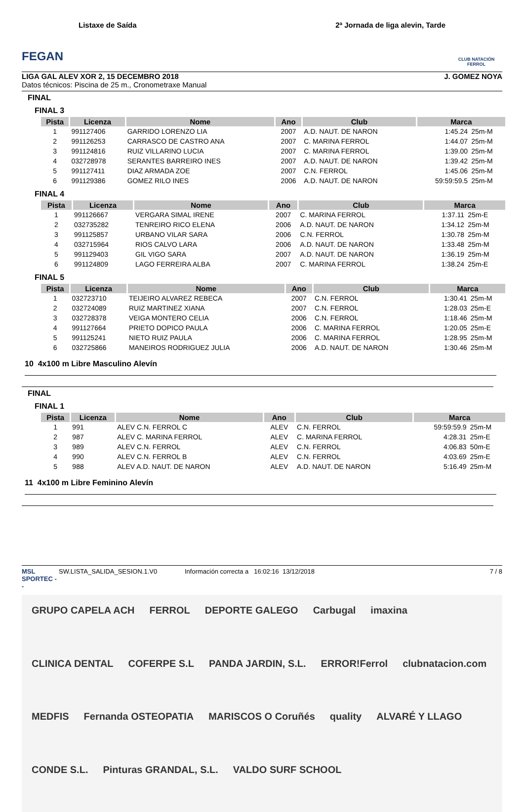FEGAN
Listaxe de Saída 2ª Jornada de liga alevin, Tarde
CLUB NATACIÓN FERROL
LIGA GAL ALEV XOR 2, 15 DECEMBRO 2018 J. GOMEZ NOYA
Datos técnicos: Piscina de 25 m., Cronometraxe Manual
FINAL
FINAL 3
| Pista | Licenza | Nome | Ano | Club | Marca | |
| --- | --- | --- | --- | --- | --- | --- |
| 1 | 991127406 | GARRIDO LORENZO LIA | 2007 | A.D. NAUT. DE NARON | 1:45.24 | 25m-M |
| 2 | 991126253 | CARRASCO DE CASTRO ANA | 2007 | C. MARINA FERROL | 1:44.07 | 25m-M |
| 3 | 991124816 | RUIZ VILLARINO LUCIA | 2007 | C. MARINA FERROL | 1:39.00 | 25m-M |
| 4 | 032728978 | SERANTES BARREIRO INES | 2007 | A.D. NAUT. DE NARON | 1:39.42 | 25m-M |
| 5 | 991127411 | DIAZ ARMADA ZOE | 2007 | C.N. FERROL | 1:45.06 | 25m-M |
| 6 | 991129386 | GOMEZ RILO INES | 2006 | A.D. NAUT. DE NARON | 59:59:59.5 | 25m-M |
FINAL 4
| Pista | Licenza | Nome | Ano | Club | Marca | |
| --- | --- | --- | --- | --- | --- | --- |
| 1 | 991126667 | VERGARA SIMAL IRENE | 2007 | C. MARINA FERROL | 1:37.11 | 25m-E |
| 2 | 032735282 | TENREIRO RICO ELENA | 2006 | A.D. NAUT. DE NARON | 1:34.12 | 25m-M |
| 3 | 991125857 | URBANO VILAR SARA | 2006 | C.N. FERROL | 1:30.78 | 25m-M |
| 4 | 032715964 | RIOS CALVO LARA | 2006 | A.D. NAUT. DE NARON | 1:33.48 | 25m-M |
| 5 | 991129403 | GIL VIGO SARA | 2007 | A.D. NAUT. DE NARON | 1:36.19 | 25m-M |
| 6 | 991124809 | LAGO FERREIRA ALBA | 2007 | C. MARINA FERROL | 1:38.24 | 25m-E |
FINAL 5
| Pista | Licenza | Nome | Ano | Club | Marca | |
| --- | --- | --- | --- | --- | --- | --- |
| 1 | 032723710 | TEIJEIRO ALVAREZ REBECA | 2007 | C.N. FERROL | 1:30.41 | 25m-M |
| 2 | 032724089 | RUIZ MARTINEZ XIANA | 2007 | C.N. FERROL | 1:28.03 | 25m-E |
| 3 | 032728378 | VEIGA MONTERO CELIA | 2006 | C.N. FERROL | 1:18.46 | 25m-M |
| 4 | 991127664 | PRIETO DOPICO PAULA | 2006 | C. MARINA FERROL | 1:20.05 | 25m-E |
| 5 | 991125241 | NIETO RUIZ PAULA | 2006 | C. MARINA FERROL | 1:28.95 | 25m-M |
| 6 | 032725866 | MANEIROS RODRIGUEZ JULIA | 2006 | A.D. NAUT. DE NARON | 1:30.46 | 25m-M |
10 4x100 m Libre Masculino Alevín
FINAL
FINAL 1
| Pista | Licenza | Nome | Ano | Club | Marca | |
| --- | --- | --- | --- | --- | --- | --- |
| 1 | 991 | ALEV C.N. FERROL C | ALEV | C.N. FERROL | 59:59:59.9 | 25m-M |
| 2 | 987 | ALEV C. MARINA FERROL | ALEV | C. MARINA FERROL | 4:28.31 | 25m-E |
| 3 | 989 | ALEV C.N. FERROL | ALEV | C.N. FERROL | 4:06.83 | 50m-E |
| 4 | 990 | ALEV C.N. FERROL B | ALEV | C.N. FERROL | 4:03.69 | 25m-E |
| 5 | 988 | ALEV A.D. NAUT. DE NARON | ALEV | A.D. NAUT. DE NARON | 5:16.49 | 25m-M |
11 4x100 m Libre Feminino Alevín
MSL SPORTEC -- SW.LISTA_SALIDA_SESION.1.V0 Información correcta a 16:02:16 13/12/2018 7 / 8
GRUPO CAPELA ACH FERROL DEPORTE GALEGO Carbugal imaxina CLINICA DENTAL COFERPE S.L PANDA JARDIN, S.L. ERROR!Ferrol clubnatacion.com MEDFIS Fernanda OSTEOPATIA MARISCOS O Coruñés quality ALVARÉ Y LLAGO CONDE S.L. Pinturas GRANDAL, S.L. VALDO SURF SCHOOL